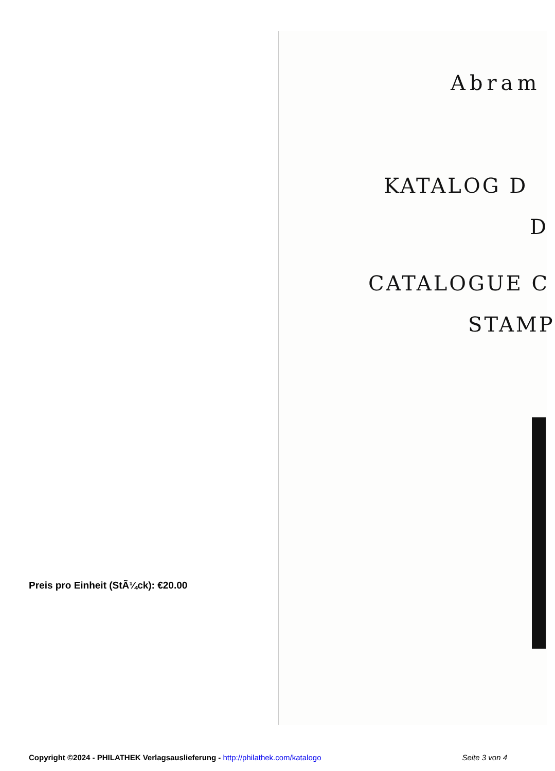Abram
KATALOG D
D
CATALOGUE C
STAMP
Preis pro Einheit (StÃ¼ck): €20.00
Copyright ©2024 - PHILATHEK Verlagsauslieferung - http://philathek.com/katalogo Seite 3 von 4